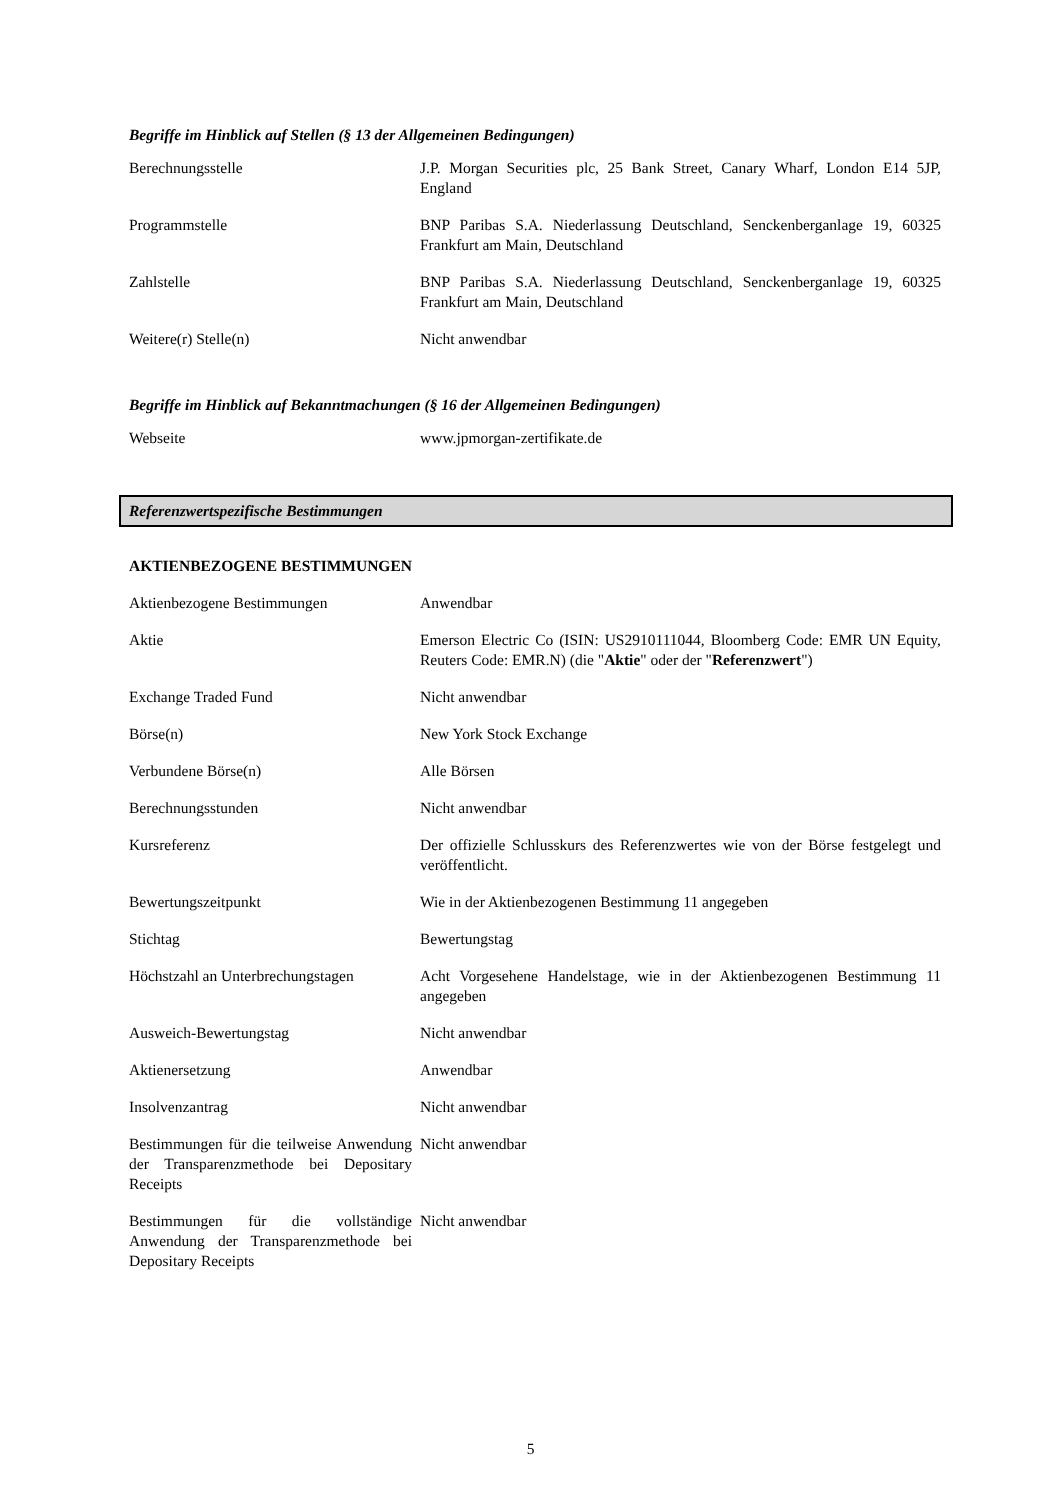Begriffe im Hinblick auf Stellen (§ 13 der Allgemeinen Bedingungen)
| Berechnungsstelle | J.P. Morgan Securities plc, 25 Bank Street, Canary Wharf, London E14 5JP, England |
| Programmstelle | BNP Paribas S.A. Niederlassung Deutschland, Senckenberganlage 19, 60325 Frankfurt am Main, Deutschland |
| Zahlstelle | BNP Paribas S.A. Niederlassung Deutschland, Senckenberganlage 19, 60325 Frankfurt am Main, Deutschland |
| Weitere(r) Stelle(n) | Nicht anwendbar |
Begriffe im Hinblick auf Bekanntmachungen (§ 16 der Allgemeinen Bedingungen)
| Webseite | www.jpmorgan-zertifikate.de |
Referenzwertspezifische Bestimmungen
AKTIENBEZOGENE BESTIMMUNGEN
| Aktienbezogene Bestimmungen | Anwendbar |
| Aktie | Emerson Electric Co (ISIN: US2910111044, Bloomberg Code: EMR UN Equity, Reuters Code: EMR.N) (die " Aktie " oder der " Referenzwert ") |
| Exchange Traded Fund | Nicht anwendbar |
| Börse(n) | New York Stock Exchange |
| Verbundene Börse(n) | Alle Börsen |
| Berechnungsstunden | Nicht anwendbar |
| Kursreferenz | Der offizielle Schlusskurs des Referenzwertes wie von der Börse festgelegt und veröffentlicht. |
| Bewertungszeitpunkt | Wie in der Aktienbezogenen Bestimmung 11 angegeben |
| Stichtag | Bewertungstag |
| Höchstzahl an Unterbrechungstagen | Acht Vorgesehene Handelstage, wie in der Aktienbezogenen Bestimmung 11 angegeben |
| Ausweich-Bewertungstag | Nicht anwendbar |
| Aktienersetzung | Anwendbar |
| Insolvenzantrag | Nicht anwendbar |
| Bestimmungen für die teilweise Anwendung der Transparenzmethode bei Depositary Receipts | Nicht anwendbar |
| Bestimmungen für die vollständige Anwendung der Transparenzmethode bei Depositary Receipts | Nicht anwendbar |
5